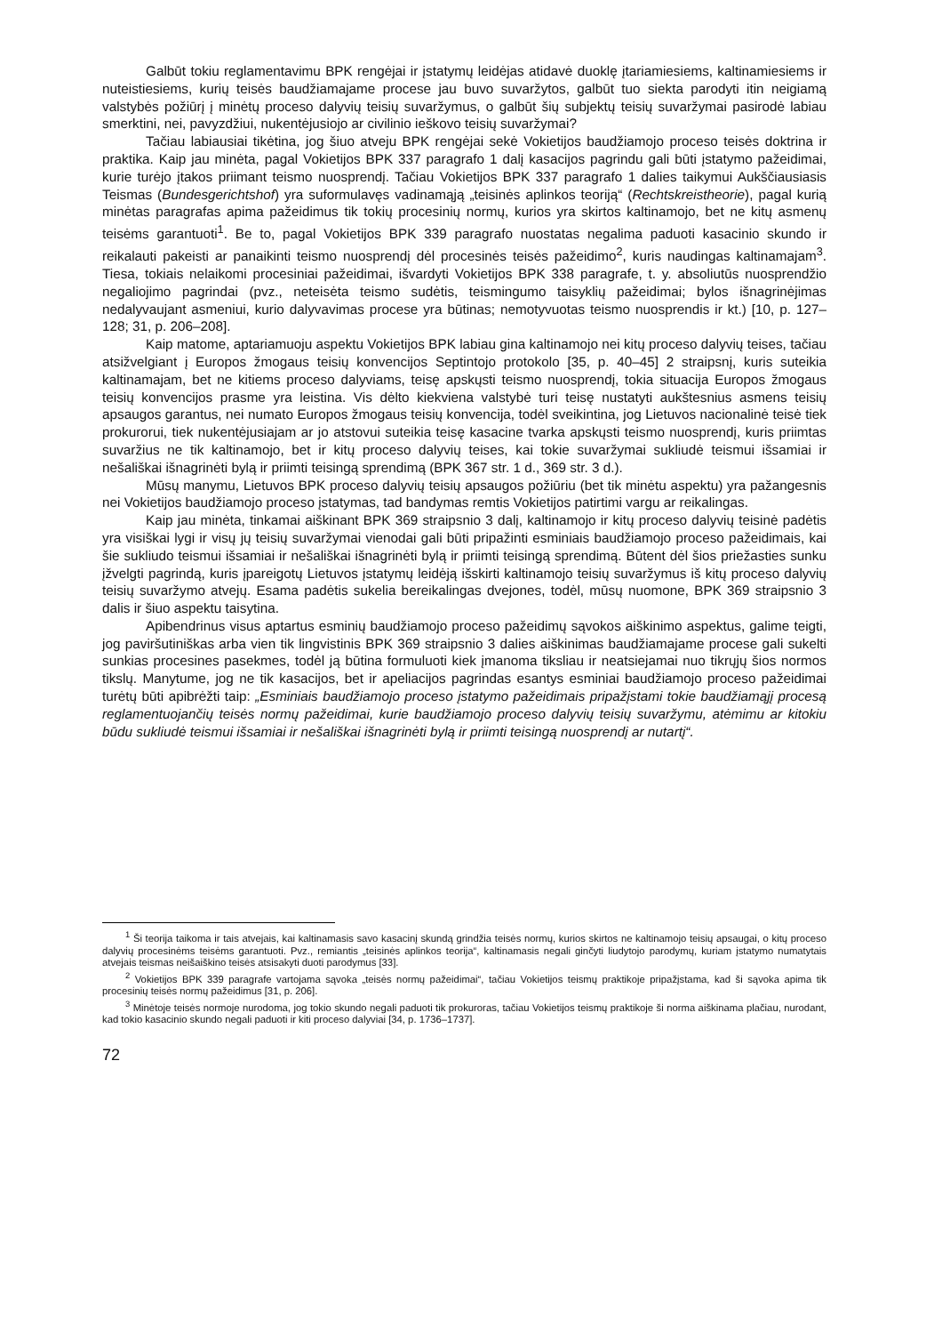Galbūt tokiu reglamentavimu BPK rengėjai ir įstatymų leidėjas atidavė duoklę įtariamiesiems, kaltinamiesiems ir nuteistiesiems, kurių teisės baudžiamajame procese jau buvo suvaržytos, galbūt tuo siekta parodyti itin neigiamą valstybės požiūrį į minėtų proceso dalyvių teisių suvaržymus, o galbūt šių subjektų teisių suvaržymai pasirodė labiau smerktini, nei, pavyzdžiui, nukentėjusiojo ar civilinio ieškovo teisių suvaržymai?
Tačiau labiausiai tikėtina, jog šiuo atveju BPK rengėjai sekė Vokietijos baudžiamojo proceso teisės doktrina ir praktika. Kaip jau minėta, pagal Vokietijos BPK 337 paragrafo 1 dalį kasacijos pagrindu gali būti įstatymo pažeidimai, kurie turėjo įtakos priimant teismo nuosprendį. Tačiau Vokietijos BPK 337 paragrafo 1 dalies taikymui Aukščiausiasis Teismas (Bundesgerichtshof) yra suformulavęs vadinamąją „teisinės aplinkos teoriją“ (Rechtskreistheorie), pagal kurią minėtas paragrafas apima pažeidimus tik tokių procesinių normų, kurios yra skirtos kaltinamojo, bet ne kitų asmenų teisėms garantuoti<sup>1</sup>. Be to, pagal Vokietijos BPK 339 paragrafo nuostatas negalima paduoti kasacinio skundo ir reikalauti pakeisti ar panaikinti teismo nuosprendį dėl procesinės teisės pažeidimo<sup>2</sup>, kuris naudingas kaltinamajam<sup>3</sup>. Tiesa, tokiais nelaikomi procesiniai pažeidimai, išvardyti Vokietijos BPK 338 paragrafe, t. y. absoliutūs nuosprendžio negaliojimo pagrindai (pvz., neteisėta teismo sudėtis, teismingumo taisyklių pažeidimai; bylos išnagrinėjimas nedalyvaujant asmeniui, kurio dalyvavimas procese yra būtinas; nemotyvuotas teismo nuosprendis ir kt.) [10, p. 127–128; 31, p. 206–208].
Kaip matome, aptariamuoju aspektu Vokietijos BPK labiau gina kaltinamojo nei kitų proceso dalyvių teises, tačiau atsižvelgiant į Europos žmogaus teisių konvencijos Septintojo protokolo [35, p. 40–45] 2 straipsnį, kuris suteikia kaltinamajam, bet ne kitiems proceso dalyviams, teisę apskųsti teismo nuosprendį, tokia situacija Europos žmogaus teisių konvencijos prasme yra leistina. Vis dėlto kiekviena valstybė turi teisę nustatyti aukštesnius asmens teisių apsaugos garantus, nei numato Europos žmogaus teisių konvencija, todėl sveikintina, jog Lietuvos nacionalinė teisė tiek prokurorui, tiek nukentėjusiajam ar jo atstovui suteikia teisę kasacine tvarka apskųsti teismo nuosprendį, kuris priimtas suvaržius ne tik kaltinamojo, bet ir kitų proceso dalyvių teises, kai tokie suvaržymai sukliudė teismui išsamiai ir nešališkai išnagrinėti bylą ir priimti teisingą sprendimą (BPK 367 str. 1 d., 369 str. 3 d.).
Mūsų manymu, Lietuvos BPK proceso dalyvių teisių apsaugos požiūriu (bet tik minėtu aspektu) yra pažangesnis nei Vokietijos baudžiamojo proceso įstatymas, tad bandymas remtis Vokietijos patirtimi vargu ar reikalingas.
Kaip jau minėta, tinkamai aiškinant BPK 369 straipsnio 3 dalį, kaltinamojo ir kitų proceso dalyvių teisinė padėtis yra visiškai lygi ir visų jų teisių suvaržymai vienodai gali būti pripažinti esminiais baudžiamojo proceso pažeidimais, kai šie sukliudo teismui išsamiai ir nešališkai išnagrinėti bylą ir priimti teisingą sprendimą. Būtent dėl šios priežasties sunku įžvelgti pagrindą, kuris įpareigotų Lietuvos įstatymų leidėją išskirti kaltinamojo teisių suvaržymus iš kitų proceso dalyvių teisių suvaržymo atvejų. Esama padėtis sukelia bereikalingas dvejones, todėl, mūsų nuomone, BPK 369 straipsnio 3 dalis ir šiuo aspektu taisytina.
Apibendrinus visus aptartus esminių baudžiamojo proceso pažeidimų sąvokos aiškinimo aspektus, galime teigti, jog paviršutiniškas arba vien tik lingvistinis BPK 369 straipsnio 3 dalies aiškinimas baudžiamajame procese gali sukelti sunkias procesines pasekmes, todėl ją būtina formuluoti kiek įmanoma tiksliau ir neatsiejamai nuo tikrųjų šios normos tikslų. Manytume, jog ne tik kasacijos, bet ir apeliacijos pagrindas esantys esminiai baudžiamojo proceso pažeidimai turėtų būti apibrėžti taip: „Esminiais baudžiamojo proceso įstatymo pažeidimais pripažįstami tokie baudžiamąjį procesą reglamentuojančių teisės normų pažeidimai, kurie baudžiamojo proceso dalyvių teisių suvaržymu, atėmimu ar kitokiu būdu sukliudė teismui išsamiai ir nešališkai išnagrinėti bylą ir priimti teisingą nuosprendį ar nutartį“.
<sup>1</sup> Ši teorija taikoma ir tais atvejais, kai kaltinamasis savo kasacinį skundą grindžia teisės normų, kurios skirtos ne kaltinamojo teisių apsaugai, o kitų proceso dalyvių procesinėms teisėms garantuoti. Pvz., remiantis „teisinės aplinkos teorija“, kaltinamasis negali ginčyti liudytojo parodymų, kuriam įstatymo numatytais atvejais teismas neišaiškino teisės atsisakyti duoti parodymus [33].
<sup>2</sup> Vokietijos BPK 339 paragrafe vartojama sąvoka „teisės normų pažeidimai“, tačiau Vokietijos teismų praktikoje pripažįstama, kad ši sąvoka apima tik procesinių teisės normų pažeidimus [31, p. 206].
<sup>3</sup> Minėtoje teisės normoje nurodoma, jog tokio skundo negali paduoti tik prokuroras, tačiau Vokietijos teismų praktikoje ši norma aiškinama plačiau, nurodant, kad tokio kasacinio skundo negali paduoti ir kiti proceso dalyviai [34, p. 1736–1737].
72